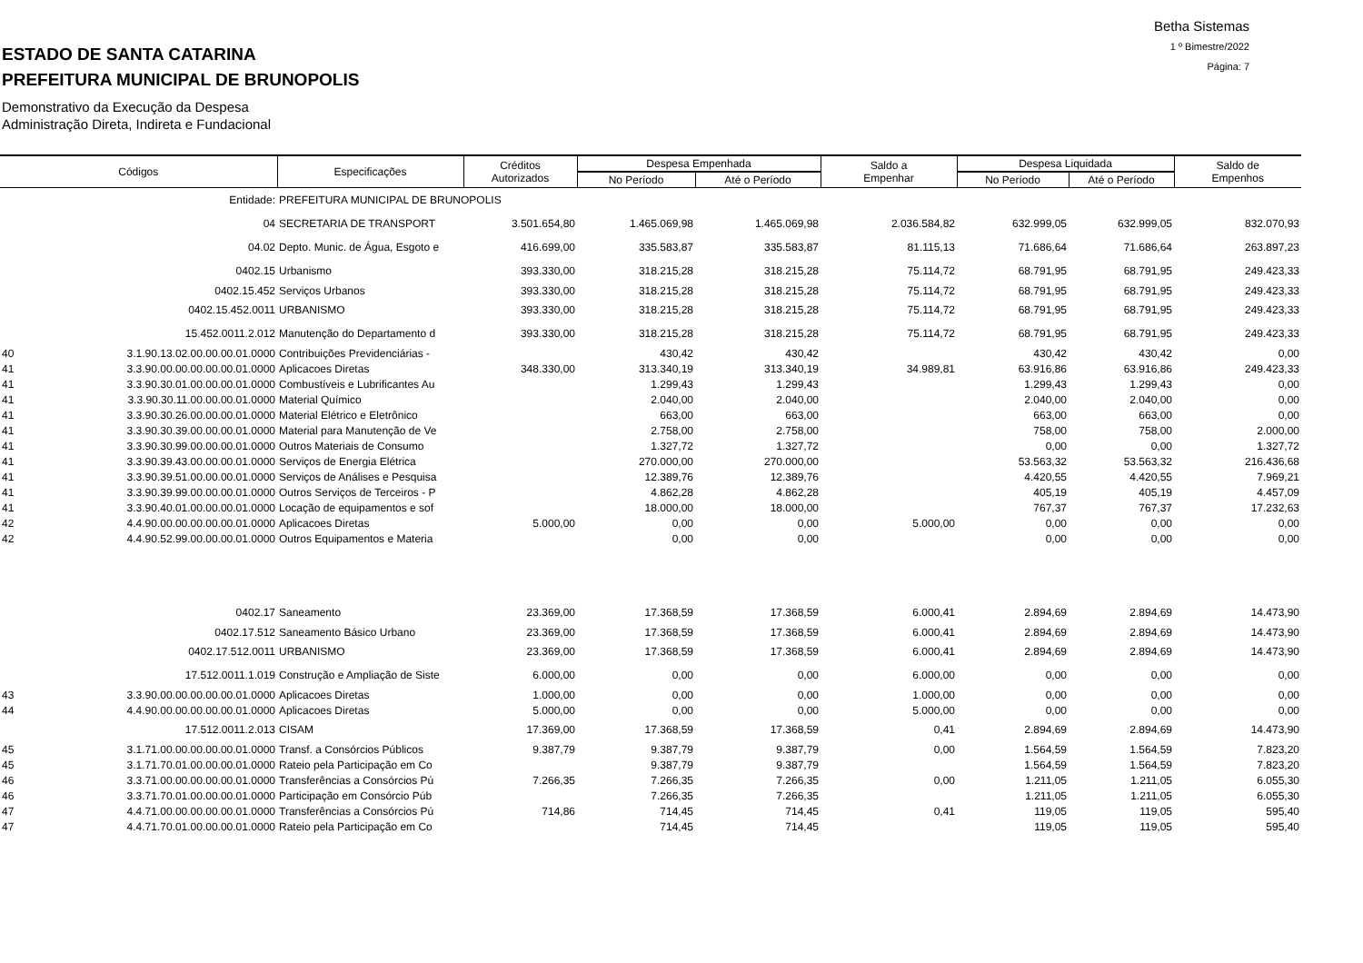ESTADO DE SANTA CATARINA
PREFEITURA MUNICIPAL DE BRUNOPOLIS
Demonstrativo da Execução da Despesa
Administração Direta, Indireta e Fundacional
Betha Sistemas
1 º Bimestre/2022
Página: 7
| Códigos | | Especificações | Créditos Autorizados | Despesa Empenhada | | Saldo a Empenhar | Despesa Liquidada | | Saldo de Empenhos |
| --- | --- | --- | --- | --- | --- | --- | --- | --- | --- |
| | | | | No Período | Até o Período | | No Período | Até o Período | |
| | Entidade: | PREFEITURA MUNICIPAL DE BRUNOPOLIS | | | | | | | |
| | 04 | SECRETARIA DE TRANSPORT | 3.501.654,80 | 1.465.069,98 | 1.465.069,98 | 2.036.584,82 | 632.999,05 | 632.999,05 | 832.070,93 |
| | 04.02 | Depto. Munic. de Água, Esgoto e | 416.699,00 | 335.583,87 | 335.583,87 | 81.115,13 | 71.686,64 | 71.686,64 | 263.897,23 |
| | 0402.15 | Urbanismo | 393.330,00 | 318.215,28 | 318.215,28 | 75.114,72 | 68.791,95 | 68.791,95 | 249.423,33 |
| | 0402.15.452 | Serviços Urbanos | 393.330,00 | 318.215,28 | 318.215,28 | 75.114,72 | 68.791,95 | 68.791,95 | 249.423,33 |
| | 0402.15.452.0011 | URBANISMO | 393.330,00 | 318.215,28 | 318.215,28 | 75.114,72 | 68.791,95 | 68.791,95 | 249.423,33 |
| | 15.452.0011.2.012 | Manutenção do Departamento d | 393.330,00 | 318.215,28 | 318.215,28 | 75.114,72 | 68.791,95 | 68.791,95 | 249.423,33 |
| 40 | 3.1.90.13.02.00.00.00.01.0000 | Contribuições Previdenciárias - | | 430,42 | 430,42 | | 430,42 | 430,42 | 0,00 |
| 41 | 3.3.90.00.00.00.00.00.01.0000 | Aplicacoes Diretas | 348.330,00 | 313.340,19 | 313.340,19 | 34.989,81 | 63.916,86 | 63.916,86 | 249.423,33 |
| 41 | 3.3.90.30.01.00.00.00.01.0000 | Combustíveis e Lubrificantes Au | | 1.299,43 | 1.299,43 | | 1.299,43 | 1.299,43 | 0,00 |
| 41 | 3.3.90.30.11.00.00.00.01.0000 | Material Químico | | 2.040,00 | 2.040,00 | | 2.040,00 | 2.040,00 | 0,00 |
| 41 | 3.3.90.30.26.00.00.00.01.0000 | Material Elétrico e Eletrônico | | 663,00 | 663,00 | | 663,00 | 663,00 | 0,00 |
| 41 | 3.3.90.30.39.00.00.00.01.0000 | Material para Manutenção de Ve | | 2.758,00 | 2.758,00 | | 758,00 | 758,00 | 2.000,00 |
| 41 | 3.3.90.30.99.00.00.00.01.0000 | Outros Materiais de Consumo | | 1.327,72 | 1.327,72 | | 0,00 | 0,00 | 1.327,72 |
| 41 | 3.3.90.39.43.00.00.00.01.0000 | Serviços de Energia Elétrica | | 270.000,00 | 270.000,00 | | 53.563,32 | 53.563,32 | 216.436,68 |
| 41 | 3.3.90.39.51.00.00.00.01.0000 | Serviços de Análises e Pesquisa | | 12.389,76 | 12.389,76 | | 4.420,55 | 4.420,55 | 7.969,21 |
| 41 | 3.3.90.39.99.00.00.00.01.0000 | Outros Serviços de Terceiros - P | | 4.862,28 | 4.862,28 | | 405,19 | 405,19 | 4.457,09 |
| 41 | 3.3.90.40.01.00.00.00.01.0000 | Locação de equipamentos e sof | | 18.000,00 | 18.000,00 | | 767,37 | 767,37 | 17.232,63 |
| 42 | 4.4.90.00.00.00.00.00.01.0000 | Aplicacoes Diretas | 5.000,00 | 0,00 | 0,00 | 5.000,00 | 0,00 | 0,00 | 0,00 |
| 42 | 4.4.90.52.99.00.00.00.01.0000 | Outros Equipamentos e Materia | | 0,00 | 0,00 | | 0,00 | 0,00 | 0,00 |
| | 0402.17 | Saneamento | 23.369,00 | 17.368,59 | 17.368,59 | 6.000,41 | 2.894,69 | 2.894,69 | 14.473,90 |
| | 0402.17.512 | Saneamento Básico Urbano | 23.369,00 | 17.368,59 | 17.368,59 | 6.000,41 | 2.894,69 | 2.894,69 | 14.473,90 |
| | 0402.17.512.0011 | URBANISMO | 23.369,00 | 17.368,59 | 17.368,59 | 6.000,41 | 2.894,69 | 2.894,69 | 14.473,90 |
| | 17.512.0011.1.019 | Construção e Ampliação de Siste | 6.000,00 | 0,00 | 0,00 | 6.000,00 | 0,00 | 0,00 | 0,00 |
| 43 | 3.3.90.00.00.00.00.00.01.0000 | Aplicacoes Diretas | 1.000,00 | 0,00 | 0,00 | 1.000,00 | 0,00 | 0,00 | 0,00 |
| 44 | 4.4.90.00.00.00.00.00.01.0000 | Aplicacoes Diretas | 5.000,00 | 0,00 | 0,00 | 5.000,00 | 0,00 | 0,00 | 0,00 |
| | 17.512.0011.2.013 | CISAM | 17.369,00 | 17.368,59 | 17.368,59 | 0,41 | 2.894,69 | 2.894,69 | 14.473,90 |
| 45 | 3.1.71.00.00.00.00.00.01.0000 | Transf. a Consórcios Públicos | 9.387,79 | 9.387,79 | 9.387,79 | 0,00 | 1.564,59 | 1.564,59 | 7.823,20 |
| 45 | 3.1.71.70.01.00.00.00.01.0000 | Rateio pela Participação em Co | | 9.387,79 | 9.387,79 | | 1.564,59 | 1.564,59 | 7.823,20 |
| 46 | 3.3.71.00.00.00.00.00.01.0000 | Transferências a Consórcios Pú | 7.266,35 | 7.266,35 | 7.266,35 | 0,00 | 1.211,05 | 1.211,05 | 6.055,30 |
| 46 | 3.3.71.70.01.00.00.00.01.0000 | Participação em Consórcio Púb | | 7.266,35 | 7.266,35 | | 1.211,05 | 1.211,05 | 6.055,30 |
| 47 | 4.4.71.00.00.00.00.00.01.0000 | Transferências a Consórcios Pú | 714,86 | 714,45 | 714,45 | 0,41 | 119,05 | 119,05 | 595,40 |
| 47 | 4.4.71.70.01.00.00.00.01.0000 | Rateio pela Participação em Co | | 714,45 | 714,45 | | 119,05 | 119,05 | 595,40 |